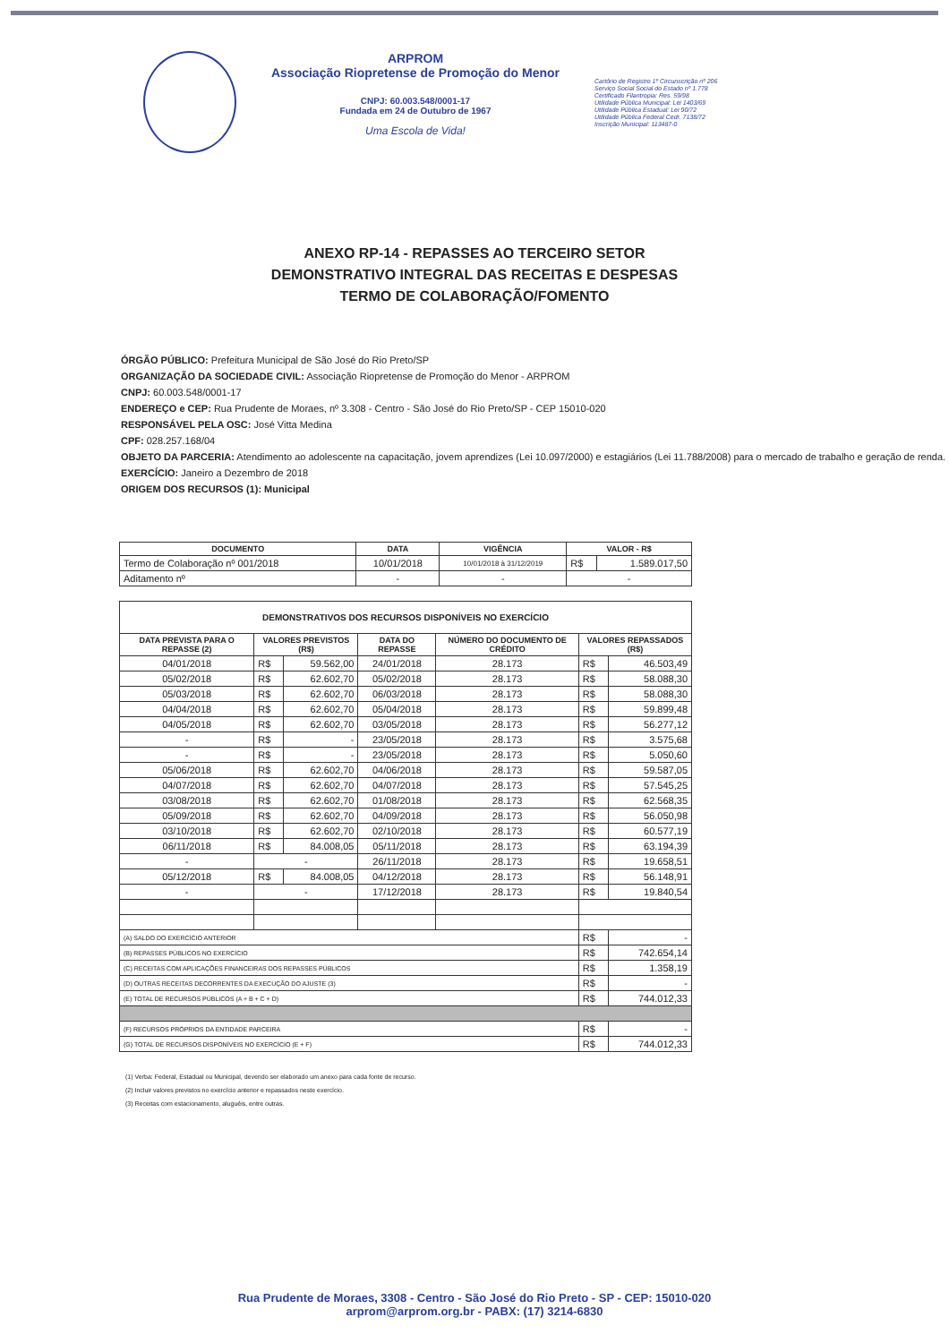ARPROM
Associação Riopretense de Promoção do Menor
CNPJ: 60.003.548/0001-17
Fundada em 24 de Outubro de 1967
Uma Escola de Vida!
Cartório de Registro 1º Circunscrição nº 206
Serviço Social Social do Estado nº 1.778
Certificado Filantropia: Res. 59/98
Utilidade Pública Municipal: Lei 1403/69
Utilidade Pública Estadual: Lei 90/72
Utilidade Pública Federal Cedr. 7138/72
Inscrição Municipal: 113487-0
ANEXO RP-14 - REPASSES AO TERCEIRO SETOR
DEMONSTRATIVO INTEGRAL DAS RECEITAS E DESPESAS
TERMO DE COLABORAÇÃO/FOMENTO
ÓRGÃO PÚBLICO: Prefeitura Municipal de São José do Rio Preto/SP
ORGANIZAÇÃO DA SOCIEDADE CIVIL: Associação Riopretense de Promoção do Menor - ARPROM
CNPJ: 60.003.548/0001-17
ENDEREÇO e CEP: Rua Prudente de Moraes, nº 3.308 - Centro - São José do Rio Preto/SP - CEP 15010-020
RESPONSÁVEL PELA OSC: José Vitta Medina
CPF: 028.257.168/04
OBJETO DA PARCERIA: Atendimento ao adolescente na capacitação, jovem aprendizes (Lei 10.097/2000) e estagiários (Lei 11.788/2008) para o mercado de trabalho e geração de renda.
EXERCÍCIO: Janeiro a Dezembro de 2018
ORIGEM DOS RECURSOS (1): Municipal
| DOCUMENTO | DATA | VIGÊNCIA | VALOR - R$ | |
| --- | --- | --- | --- | --- |
| Termo de Colaboração nº 001/2018 | 10/01/2018 | 10/01/2018 à 31/12/2019 | R$ | 1.589.017,50 |
| Aditamento nº | - | - | - | |
| DEMONSTRATIVOS DOS RECURSOS DISPONÍVEIS NO EXERCÍCIO | | | | | | |
| --- | --- | --- | --- | --- | --- | --- |
| DATA PREVISTA PARA O REPASSE (2) | VALORES PREVISTOS (R$) | | DATA DO REPASSE | NÚMERO DO DOCUMENTO DE CRÉDITO | VALORES REPASSADOS (R$) | |
| 04/01/2018 | R$ | 59.562,00 | 24/01/2018 | 28.173 | R$ | 46.503,49 |
| 05/02/2018 | R$ | 62.602,70 | 05/02/2018 | 28.173 | R$ | 58.088,30 |
| 05/03/2018 | R$ | 62.602,70 | 06/03/2018 | 28.173 | R$ | 58.088,30 |
| 04/04/2018 | R$ | 62.602,70 | 05/04/2018 | 28.173 | R$ | 59.899,48 |
| 04/05/2018 | R$ | 62.602,70 | 03/05/2018 | 28.173 | R$ | 56.277,12 |
| - | R$ | - | 23/05/2018 | 28.173 | R$ | 3.575,68 |
| - | R$ | - | 23/05/2018 | 28.173 | R$ | 5.050,60 |
| 05/06/2018 | R$ | 62.602,70 | 04/06/2018 | 28.173 | R$ | 59.587,05 |
| 04/07/2018 | R$ | 62.602,70 | 04/07/2018 | 28.173 | R$ | 57.545,25 |
| 03/08/2018 | R$ | 62.602,70 | 01/08/2018 | 28.173 | R$ | 62.568,35 |
| 05/09/2018 | R$ | 62.602,70 | 04/09/2018 | 28.173 | R$ | 56.050,98 |
| 03/10/2018 | R$ | 62.602,70 | 02/10/2018 | 28.173 | R$ | 60.577,19 |
| 06/11/2018 | R$ | 84.008,05 | 05/11/2018 | 28.173 | R$ | 63.194,39 |
| - | - | | 26/11/2018 | 28.173 | R$ | 19.658,51 |
| 05/12/2018 | R$ | 84.008,05 | 04/12/2018 | 28.173 | R$ | 56.148,91 |
| - | - | | 17/12/2018 | 28.173 | R$ | 19.840,54 |
| (A) SALDO DO EXERCÍCIO ANTERIOR | | | | | R$ | - |
| (B) REPASSES PÚBLICOS NO EXERCÍCIO | | | | | R$ | 742.654,14 |
| (C) RECEITAS COM APLICAÇÕES FINANCEIRAS DOS REPASSES PÚBLICOS | | | | | R$ | 1.358,19 |
| (D) OUTRAS RECEITAS DECORRENTES DA EXECUÇÃO DO AJUSTE (3) | | | | | R$ | - |
| (E) TOTAL DE RECURSOS PÚBLICOS (A + B + C + D) | | | | | R$ | 744.012,33 |
| (F) RECURSOS PRÓPRIOS DA ENTIDADE PARCEIRA | | | | | R$ | - |
| (G) TOTAL DE RECURSOS DISPONÍVEIS NO EXERCÍCIO (E + F) | | | | | R$ | 744.012,33 |
(1) Verba: Federal, Estadual ou Municipal, devendo ser elaborado um anexo para cada fonte de recurso.
(2) Incluir valores previstos no exercício anterior e repassados neste exercício.
(3) Receitas com estacionamento, aluguéis, entre outras.
Rua Prudente de Moraes, 3308 - Centro - São José do Rio Preto - SP - CEP: 15010-020
arprom@arprom.org.br - PABX: (17) 3214-6830